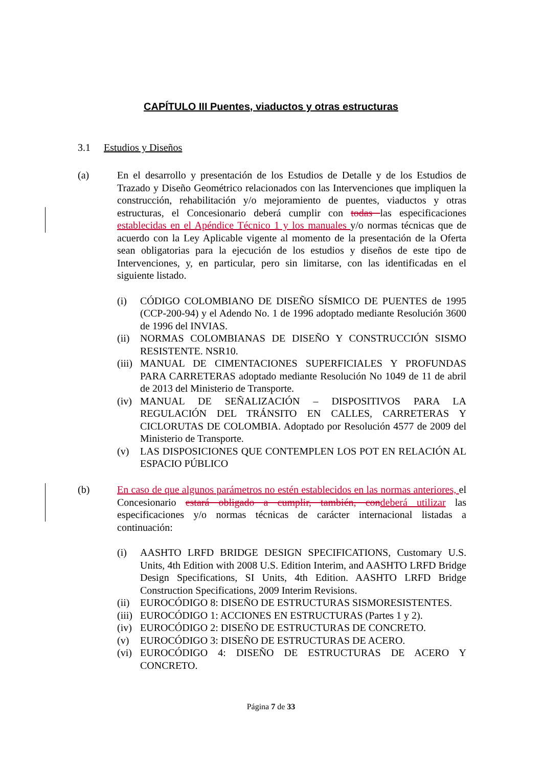CAPÍTULO III Puentes, viaductos y otras estructuras
3.1 Estudios y Diseños
(a) En el desarrollo y presentación de los Estudios de Detalle y de los Estudios de Trazado y Diseño Geométrico relacionados con las Intervenciones que impliquen la construcción, rehabilitación y/o mejoramiento de puentes, viaductos y otras estructuras, el Concesionario deberá cumplir con todas las especificaciones establecidas en el Apéndice Técnico 1 y los manuales y/o normas técnicas que de acuerdo con la Ley Aplicable vigente al momento de la presentación de la Oferta sean obligatorias para la ejecución de los estudios y diseños de este tipo de Intervenciones, y, en particular, pero sin limitarse, con las identificadas en el siguiente listado.
(i) CÓDIGO COLOMBIANO DE DISEÑO SÍSMICO DE PUENTES de 1995 (CCP-200-94) y el Adendo No. 1 de 1996 adoptado mediante Resolución 3600 de 1996 del INVIAS.
(ii)
NORMAS COLOMBIANAS DE DISEÑO Y CONSTRUCCIÓN SISMO RESISTENTE. NSR10.
(iii)
MANUAL DE CIMENTACIONES SUPERFICIALES Y PROFUNDAS PARA CARRETERAS adoptado mediante Resolución No 1049 de 11 de abril de 2013 del Ministerio de Transporte.
(iv)
MANUAL DE SEÑALIZACIÓN – DISPOSITIVOS PARA LA REGULACIÓN DEL TRÁNSITO EN CALLES, CARRETERAS Y CICLORUTAS DE COLOMBIA. Adoptado por Resolución 4577 de 2009 del Ministerio de Transporte.
(v) LAS DISPOSICIONES QUE CONTEMPLEN LOS POT EN RELACIÓN AL ESPACIO PÚBLICO
(b) En caso de que algunos parámetros no estén establecidos en las normas anteriores, el Concesionario estará obligado a cumplir, también, con deberá utilizar las especificaciones y/o normas técnicas de carácter internacional listadas a continuación:
(i) AASHTO LRFD BRIDGE DESIGN SPECIFICATIONS, Customary U.S. Units, 4th Edition with 2008 U.S. Edition Interim, and AASHTO LRFD Bridge Design Specifications, SI Units, 4th Edition. AASHTO LRFD Bridge Construction Specifications, 2009 Interim Revisions.
(ii)
EUROCÓDIGO 8: DISEÑO DE ESTRUCTURAS SISMORESISTENTES.
(iii)
EUROCÓDIGO 1: ACCIONES EN ESTRUCTURAS (Partes 1 y 2).
(iv)
EUROCÓDIGO 2: DISEÑO DE ESTRUCTURAS DE CONCRETO.
(v) EUROCÓDIGO 3: DISEÑO DE ESTRUCTURAS DE ACERO.
(vi)
EUROCÓDIGO 4: DISEÑO DE ESTRUCTURAS DE ACERO Y CONCRETO.
Página 7 de 33